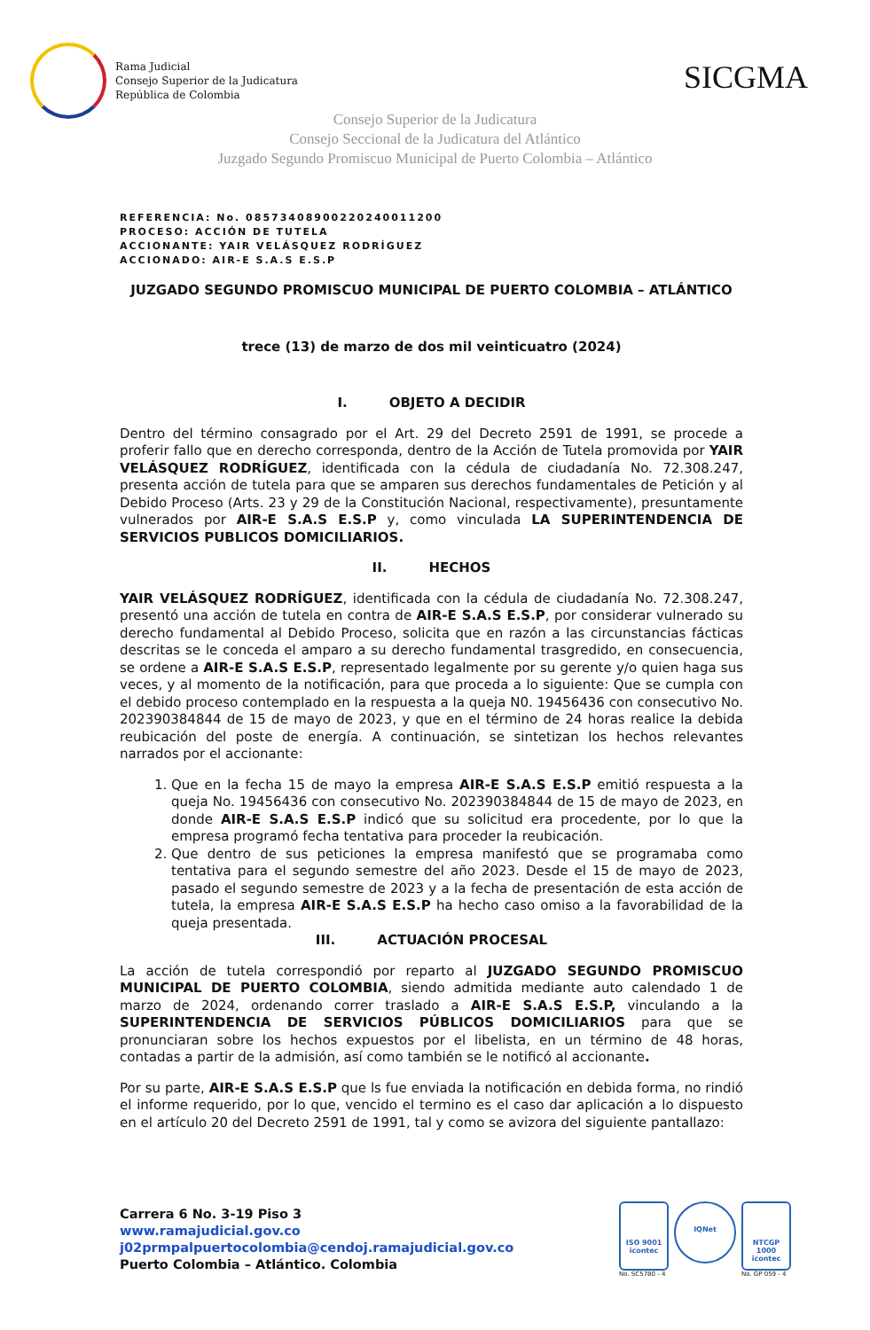Rama Judicial
Consejo Superior de la Judicatura
República de Colombia
SICGMA
Consejo Superior de la Judicatura
Consejo Seccional de la Judicatura del Atlántico
Juzgado Segundo Promiscuo Municipal de Puerto Colombia – Atlántico
REFERENCIA: No. 08573408900220240011200
PROCESO: ACCIÓN DE TUTELA
ACCIONANTE: YAIR VELÁSQUEZ RODRÍGUEZ
ACCIONADO: AIR-E S.A.S E.S.P
JUZGADO SEGUNDO PROMISCUO MUNICIPAL DE PUERTO COLOMBIA – ATLÁNTICO
trece (13) de marzo de dos mil veinticuatro (2024)
I. OBJETO A DECIDIR
Dentro del término consagrado por el Art. 29 del Decreto 2591 de 1991, se procede a proferir fallo que en derecho corresponda, dentro de la Acción de Tutela promovida por YAIR VELÁSQUEZ RODRÍGUEZ, identificada con la cédula de ciudadanía No. 72.308.247, presenta acción de tutela para que se amparen sus derechos fundamentales de Petición y al Debido Proceso (Arts. 23 y 29 de la Constitución Nacional, respectivamente), presuntamente vulnerados por AIR-E S.A.S E.S.P y, como vinculada LA SUPERINTENDENCIA DE SERVICIOS PUBLICOS DOMICILIARIOS.
II. HECHOS
YAIR VELÁSQUEZ RODRÍGUEZ, identificada con la cédula de ciudadanía No. 72.308.247, presentó una acción de tutela en contra de AIR-E S.A.S E.S.P, por considerar vulnerado su derecho fundamental al Debido Proceso, solicita que en razón a las circunstancias fácticas descritas se le conceda el amparo a su derecho fundamental trasgredido, en consecuencia, se ordene a AIR-E S.A.S E.S.P, representado legalmente por su gerente y/o quien haga sus veces, y al momento de la notificación, para que proceda a lo siguiente: Que se cumpla con el debido proceso contemplado en la respuesta a la queja N0. 19456436 con consecutivo No. 202390384844 de 15 de mayo de 2023, y que en el término de 24 horas realice la debida reubicación del poste de energía. A continuación, se sintetizan los hechos relevantes narrados por el accionante:
1. Que en la fecha 15 de mayo la empresa AIR-E S.A.S E.S.P emitió respuesta a la queja No. 19456436 con consecutivo No. 202390384844 de 15 de mayo de 2023, en donde AIR-E S.A.S E.S.P indicó que su solicitud era procedente, por lo que la empresa programó fecha tentativa para proceder la reubicación.
2. Que dentro de sus peticiones la empresa manifestó que se programaba como tentativa para el segundo semestre del año 2023. Desde el 15 de mayo de 2023, pasado el segundo semestre de 2023 y a la fecha de presentación de esta acción de tutela, la empresa AIR-E S.A.S E.S.P ha hecho caso omiso a la favorabilidad de la queja presentada.
III. ACTUACIÓN PROCESAL
La acción de tutela correspondió por reparto al JUZGADO SEGUNDO PROMISCUO MUNICIPAL DE PUERTO COLOMBIA, siendo admitida mediante auto calendado 1 de marzo de 2024, ordenando correr traslado a AIR-E S.A.S E.S.P, vinculando a la SUPERINTENDENCIA DE SERVICIOS PÚBLICOS DOMICILIARIOS para que se pronunciaran sobre los hechos expuestos por el libelista, en un término de 48 horas, contadas a partir de la admisión, así como también se le notificó al accionante.
Por su parte, AIR-E S.A.S E.S.P que ls fue enviada la notificación en debida forma, no rindió el informe requerido, por lo que, vencido el termino es el caso dar aplicación a lo dispuesto en el artículo 20 del Decreto 2591 de 1991, tal y como se avizora del siguiente pantallazo:
Carrera 6 No. 3-19 Piso 3
www.ramajudicial.gov.co
j02prmpalpuertocolombia@cendoj.ramajudicial.gov.co
Puerto Colombia – Atlántico. Colombia
ISO 9001
icontec
No. SC5780 - 4
IQNet
NTCGP 1000
icontec
No. GP 059 - 4